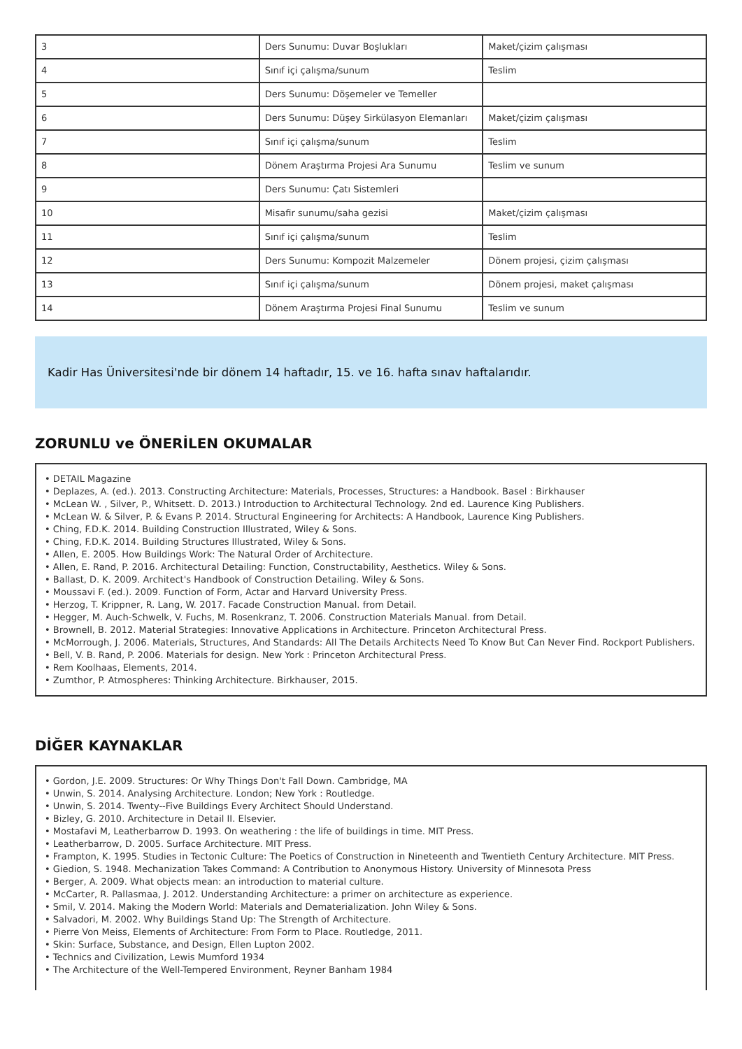| 3 | Ders Sunumu: Duvar Boşlukları | Maket/çizim çalışması |
| 4 | Sınıf içi çalışma/sunum | Teslim |
| 5 | Ders Sunumu: Döşemeler ve Temeller | |
| 6 | Ders Sunumu: Düşey Sirkülasyon Elemanları | Maket/çizim çalışması |
| 7 | Sınıf içi çalışma/sunum | Teslim |
| 8 | Dönem Araştırma Projesi Ara Sunumu | Teslim ve sunum |
| 9 | Ders Sunumu: Çatı Sistemleri | |
| 10 | Misafir sunumu/saha gezisi | Maket/çizim çalışması |
| 11 | Sınıf içi çalışma/sunum | Teslim |
| 12 | Ders Sunumu: Kompozit Malzemeler | Dönem projesi, çizim çalışması |
| 13 | Sınıf içi çalışma/sunum | Dönem projesi, maket çalışması |
| 14 | Dönem Araştırma Projesi Final Sunumu | Teslim ve sunum |
Kadir Has Üniversitesi'nde bir dönem 14 haftadır, 15. ve 16. hafta sınav haftalarıdır.
ZORUNLU ve ÖNERİLEN OKUMALAR
• DETAIL Magazine
• Deplazes, A. (ed.). 2013. Constructing Architecture: Materials, Processes, Structures: a Handbook. Basel : Birkhauser
• McLean W. , Silver, P., Whitsett. D. 2013.) Introduction to Architectural Technology. 2nd ed. Laurence King Publishers.
• McLean W. & Silver, P. & Evans P. 2014. Structural Engineering for Architects: A Handbook, Laurence King Publishers.
• Ching, F.D.K. 2014. Building Construction Illustrated, Wiley & Sons.
• Ching, F.D.K. 2014. Building Structures Illustrated, Wiley & Sons.
• Allen, E. 2005. How Buildings Work: The Natural Order of Architecture.
• Allen, E. Rand, P. 2016. Architectural Detailing: Function, Constructability, Aesthetics. Wiley & Sons.
• Ballast, D. K. 2009. Architect's Handbook of Construction Detailing. Wiley & Sons.
• Moussavi F. (ed.). 2009. Function of Form, Actar and Harvard University Press.
• Herzog, T. Krippner, R. Lang, W. 2017. Facade Construction Manual. from Detail.
• Hegger, M. Auch-Schwelk, V. Fuchs, M. Rosenkranz, T. 2006. Construction Materials Manual. from Detail.
• Brownell, B. 2012. Material Strategies: Innovative Applications in Architecture. Princeton Architectural Press.
• McMorrough, J. 2006. Materials, Structures, And Standards: All The Details Architects Need To Know But Can Never Find. Rockport Publishers.
• Bell, V. B. Rand, P. 2006. Materials for design. New York : Princeton Architectural Press.
• Rem Koolhaas, Elements, 2014.
• Zumthor, P. Atmospheres: Thinking Architecture. Birkhauser, 2015.
DİĞER KAYNAKLAR
• Gordon, J.E. 2009. Structures: Or Why Things Don't Fall Down. Cambridge, MA
• Unwin, S. 2014. Analysing Architecture. London; New York : Routledge.
• Unwin, S. 2014. Twenty--Five Buildings Every Architect Should Understand.
• Bizley, G. 2010. Architecture in Detail II. Elsevier.
• Mostafavi M, Leatherbarrow D. 1993. On weathering : the life of buildings in time. MIT Press.
• Leatherbarrow, D. 2005. Surface Architecture. MIT Press.
• Frampton, K. 1995. Studies in Tectonic Culture: The Poetics of Construction in Nineteenth and Twentieth Century Architecture. MIT Press.
• Giedion, S. 1948. Mechanization Takes Command: A Contribution to Anonymous History. University of Minnesota Press
• Berger, A. 2009. What objects mean: an introduction to material culture.
• McCarter, R. Pallasmaa, J. 2012. Understanding Architecture: a primer on architecture as experience.
• Smil, V. 2014. Making the Modern World: Materials and Dematerialization. John Wiley & Sons.
• Salvadori, M. 2002. Why Buildings Stand Up: The Strength of Architecture.
• Pierre Von Meiss, Elements of Architecture: From Form to Place. Routledge, 2011.
• Skin: Surface, Substance, and Design, Ellen Lupton 2002.
• Technics and Civilization, Lewis Mumford 1934
• The Architecture of the Well-Tempered Environment, Reyner Banham 1984